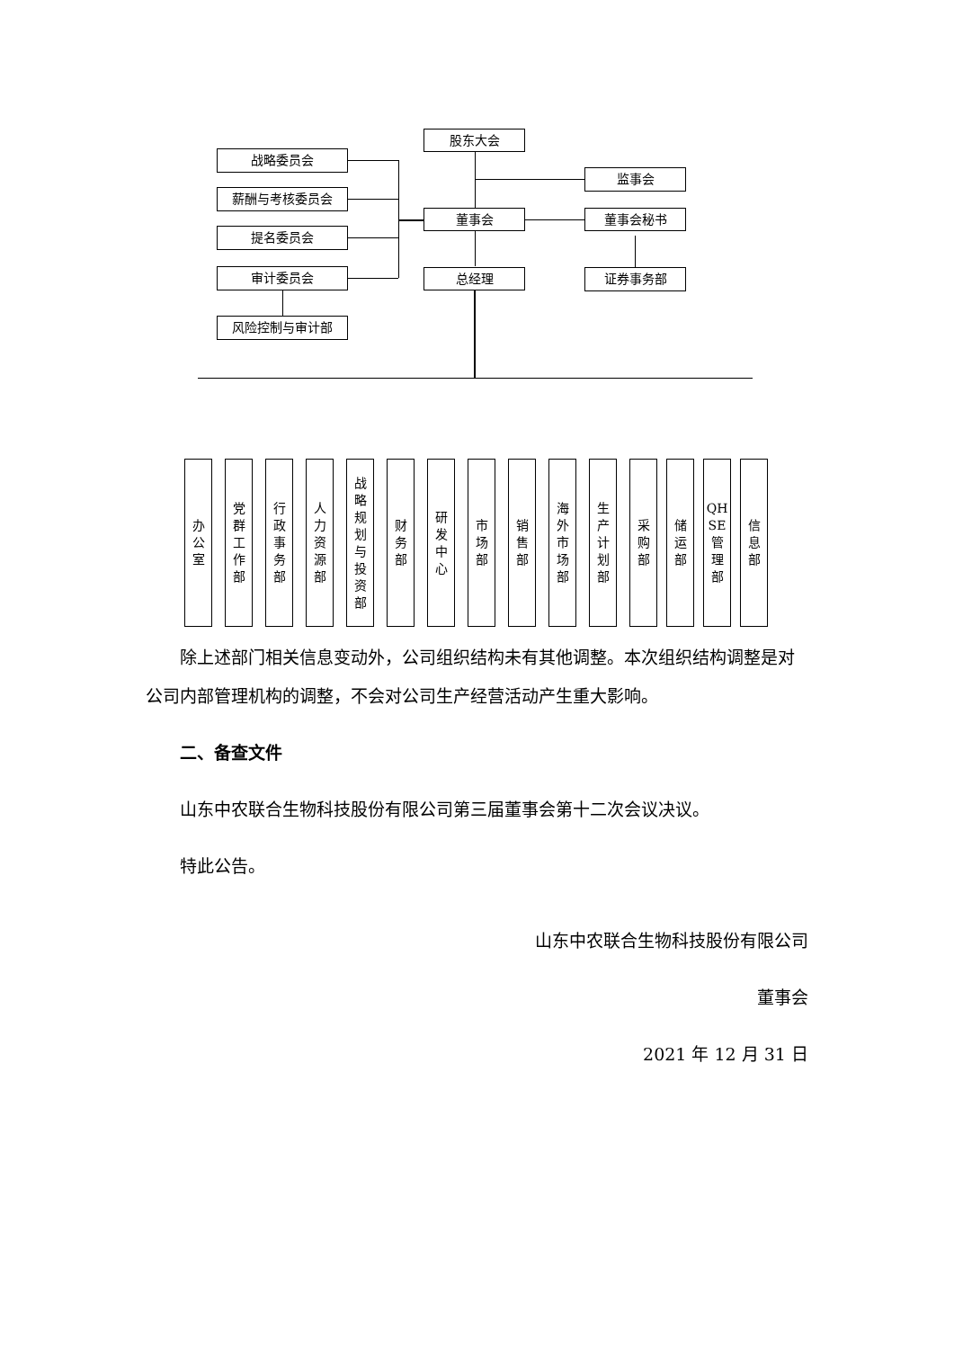股东大会
战略委员会
监事会
薪酬与考核委员会
董事会 董事会秘书
提名委员会
审计委员会 总经理 证券事务部
风险控制与审计部
办
公
室
党
群
工
作
部
行
政
事
务
部
人
力
资
源
部
战
略
规
划
与
投
资
部
财
务
部
研
发
中
心
市
场
部
销
售
部
海
外
市
场
部
生
产
计
划
部
采
购
部
储
运
部
QH
SE
管
理
部
信
息
部
除上述部门相关信息变动外，公司组织结构未有其他调整。本次组织结构调整是对公司内部管理机构的调整，不会对公司生产经营活动产生重大影响。
二、备查文件
山东中农联合生物科技股份有限公司第三届董事会第十二次会议决议。
特此公告。
山东中农联合生物科技股份有限公司
董事会
2021 年 12 月 31 日